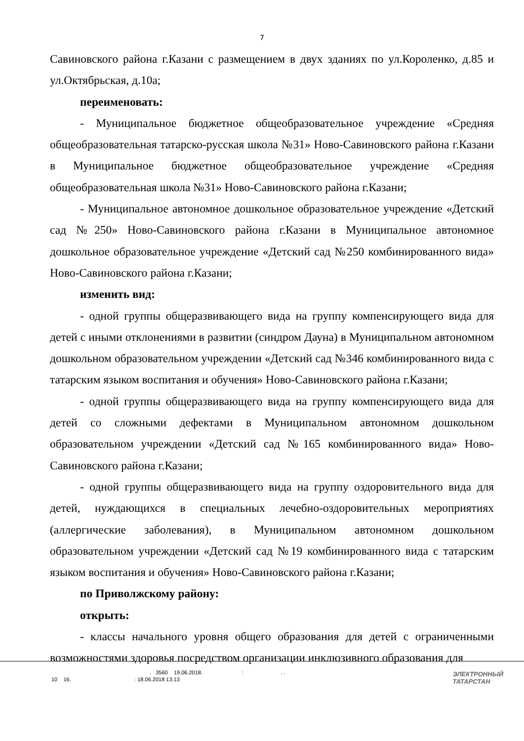7
Савиновского района г.Казани с размещением в двух зданиях по ул.Короленко, д.85 и ул.Октябрьская, д.10а;
переименовать:
- Муниципальное бюджетное общеобразовательное учреждение «Средняя общеобразовательная татарско-русская школа №31» Ново-Савиновского района г.Казани в Муниципальное бюджетное общеобразовательное учреждение «Средняя общеобразовательная школа №31» Ново-Савиновского района г.Казани;
- Муниципальное автономное дошкольное образовательное учреждение «Детский сад №250» Ново-Савиновского района г.Казани в Муниципальное автономное дошкольное образовательное учреждение «Детский сад №250 комбинированного вида» Ново-Савиновского района г.Казани;
изменить вид:
- одной группы общеразвивающего вида на группу компенсирующего вида для детей с иными отклонениями в развитии (синдром Дауна) в Муниципальном автономном дошкольном образовательном учреждении «Детский сад №346 комбинированного вида с татарским языком воспитания и обучения» Ново-Савиновского района г.Казани;
- одной группы общеразвивающего вида на группу компенсирующего вида для детей со сложными дефектами в Муниципальном автономном дошкольном образовательном учреждении «Детский сад №165 комбинированного вида» Ново-Савиновского района г.Казани;
- одной группы общеразвивающего вида на группу оздоровительного вида для детей, нуждающихся в специальных лечебно-оздоровительных мероприятиях (аллергические заболевания), в Муниципальном автономном дошкольном образовательном учреждении «Детский сад №19 комбинированного вида с татарским языком воспитания и обучения» Ново-Савиновского района г.Казани;
по Приволжскому району:
открыть:
- классы начального уровня общего образования для детей с ограниченными возможностями здоровья посредством организации инклюзивного образования для
. 3560 19.06.2018. : . .
10 16. : 18.06.2018 13:13
ЭЛЕКТРОННЫЙ
ТАТАРСТАН